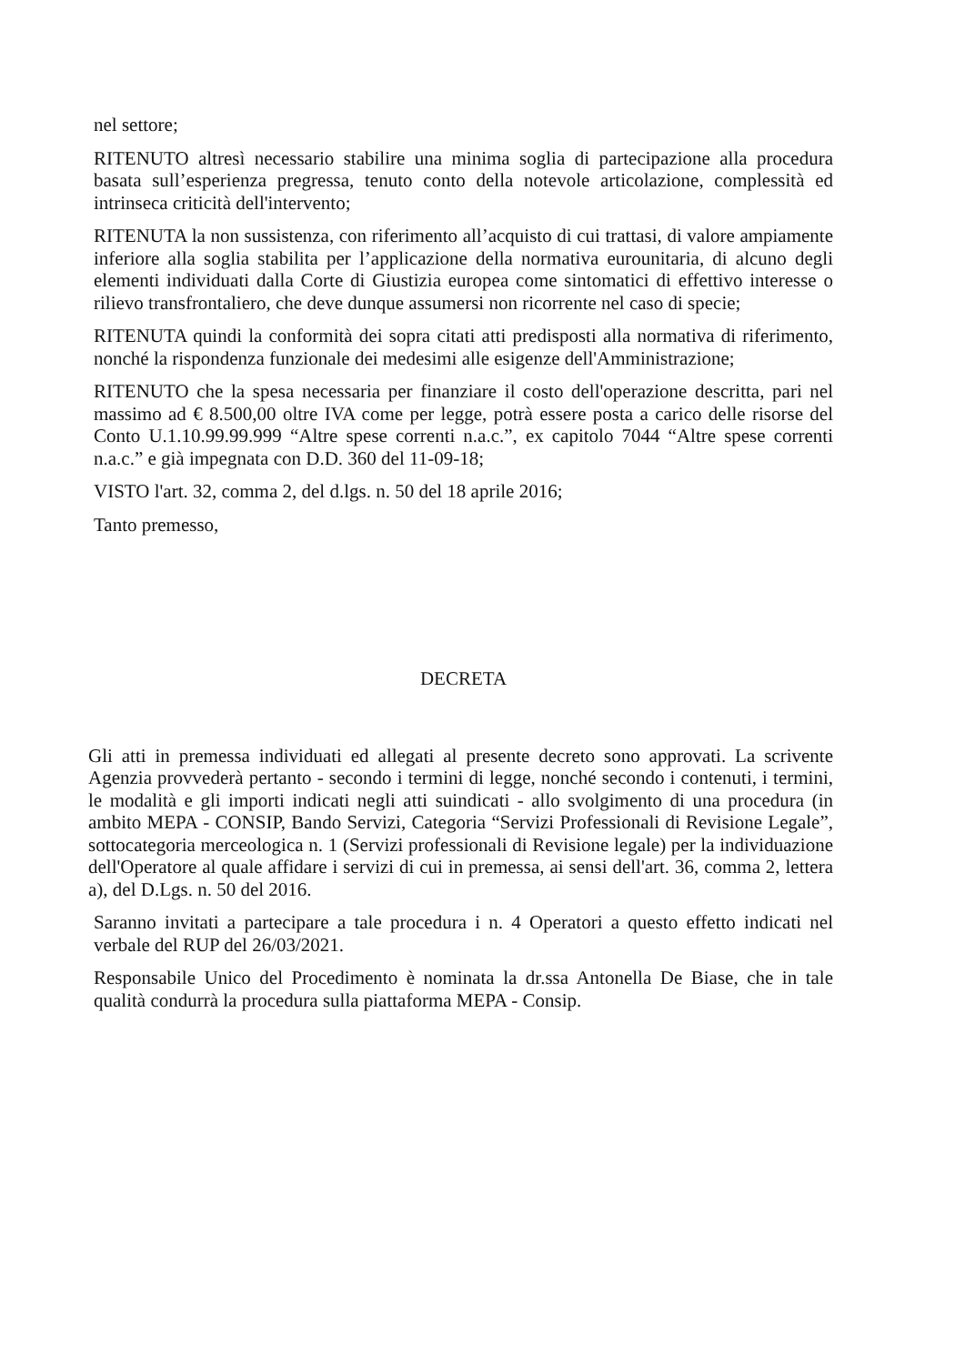nel settore;
RITENUTO altresì necessario stabilire una minima soglia di partecipazione alla procedura basata sull’esperienza pregressa, tenuto conto della notevole articolazione, complessità ed intrinseca criticità dell'intervento;
RITENUTA la non sussistenza, con riferimento all’acquisto di cui trattasi, di valore ampiamente inferiore alla soglia stabilita per l’applicazione della normativa eurounitaria, di alcuno degli elementi individuati dalla Corte di Giustizia europea come sintomatici di effettivo interesse o rilievo transfrontaliero, che deve dunque assumersi non ricorrente nel caso di specie;
RITENUTA quindi la conformità dei sopra citati atti predisposti alla normativa di riferimento, nonché la rispondenza funzionale dei medesimi alle esigenze dell'Amministrazione;
RITENUTO che la spesa necessaria per finanziare il costo dell'operazione descritta, pari nel massimo ad € 8.500,00 oltre IVA come per legge, potrà essere posta a carico delle risorse del Conto U.1.10.99.99.999 “Altre spese correnti n.a.c.”, ex capitolo 7044 “Altre spese correnti n.a.c.” e già impegnata con D.D. 360 del 11-09-18;
VISTO l'art. 32, comma 2, del d.lgs. n. 50 del 18 aprile 2016;
Tanto premesso,
DECRETA
Gli atti in premessa individuati ed allegati al presente decreto sono approvati. La scrivente Agenzia provvederà pertanto - secondo i termini di legge, nonché secondo i contenuti, i termini, le modalità e gli importi indicati negli atti suindicati - allo svolgimento di una procedura (in ambito MEPA - CONSIP, Bando Servizi, Categoria “Servizi Professionali di Revisione Legale”, sottocategoria merceologica n. 1 (Servizi professionali di Revisione legale) per la individuazione dell'Operatore al quale affidare i servizi di cui in premessa, ai sensi dell'art. 36, comma 2, lettera a), del D.Lgs. n. 50 del 2016.
Saranno invitati a partecipare a tale procedura i n. 4 Operatori a questo effetto indicati nel verbale del RUP del 26/03/2021.
Responsabile Unico del Procedimento è nominata la dr.ssa Antonella De Biase, che in tale qualità condurrà la procedura sulla piattaforma MEPA - Consip.